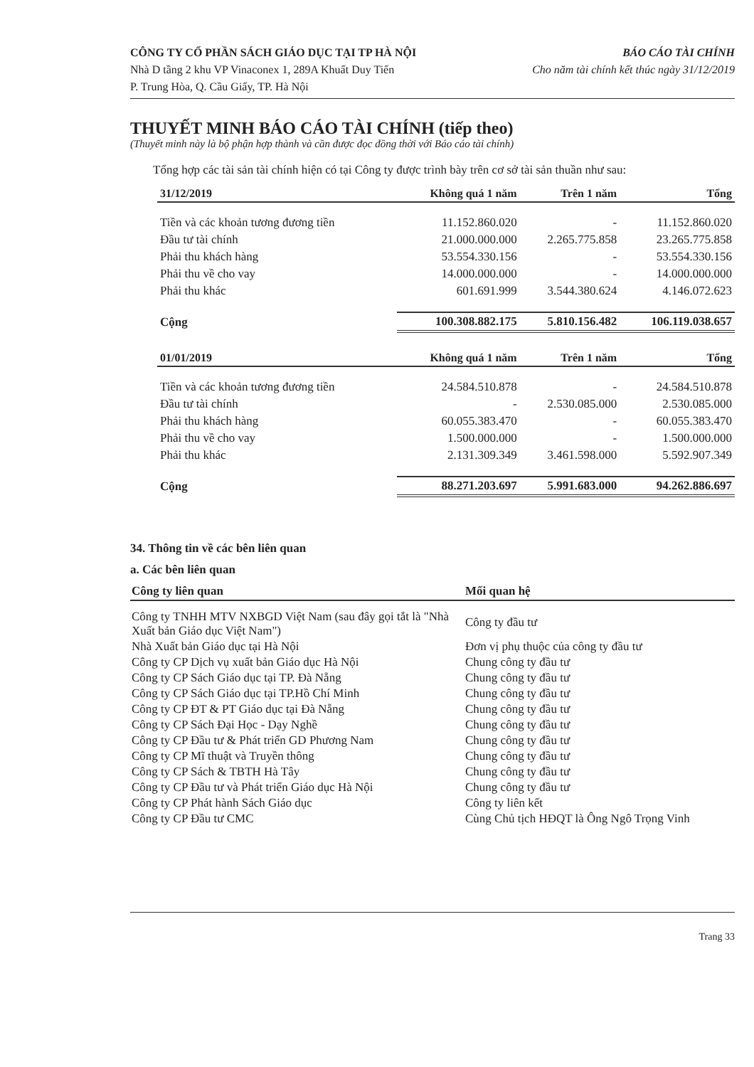CÔNG TY CỔ PHẦN SÁCH GIÁO DỤC TẠI TP HÀ NỘI
Nhà D tầng 2 khu VP Vinaconex 1, 289A Khuất Duy Tiến
P. Trung Hòa, Q. Cầu Giấy, TP. Hà Nội
BÁO CÁO TÀI CHÍNH
Cho năm tài chính kết thúc ngày 31/12/2019
THUYẾT MINH BÁO CÁO TÀI CHÍNH (tiếp theo)
(Thuyết minh này là bộ phận hợp thành và cần được đọc đồng thời với Báo cáo tài chính)
Tổng hợp các tài sản tài chính hiện có tại Công ty được trình bày trên cơ sở tài sản thuần như sau:
| 31/12/2019 | Không quá 1 năm | Trên 1 năm | Tổng |
| --- | --- | --- | --- |
| Tiền và các khoản tương đương tiền | 11.152.860.020 | - | 11.152.860.020 |
| Đầu tư tài chính | 21.000.000.000 | 2.265.775.858 | 23.265.775.858 |
| Phải thu khách hàng | 53.554.330.156 | - | 53.554.330.156 |
| Phải thu về cho vay | 14.000.000.000 | - | 14.000.000.000 |
| Phải thu khác | 601.691.999 | 3.544.380.624 | 4.146.072.623 |
| Cộng | 100.308.882.175 | 5.810.156.482 | 106.119.038.657 |
| 01/01/2019 | Không quá 1 năm | Trên 1 năm | Tổng |
| Tiền và các khoản tương đương tiền | 24.584.510.878 | - | 24.584.510.878 |
| Đầu tư tài chính | - | 2.530.085.000 | 2.530.085.000 |
| Phải thu khách hàng | 60.055.383.470 | - | 60.055.383.470 |
| Phải thu về cho vay | 1.500.000.000 | - | 1.500.000.000 |
| Phải thu khác | 2.131.309.349 | 3.461.598.000 | 5.592.907.349 |
| Cộng | 88.271.203.697 | 5.991.683.000 | 94.262.886.697 |
34. Thông tin về các bên liên quan
a. Các bên liên quan
| Công ty liên quan | Mối quan hệ |
| --- | --- |
| Công ty TNHH MTV NXBGD Việt Nam (sau đây gọi tắt là "Nhà Xuất bản Giáo dục Việt Nam") | Công ty đầu tư |
| Nhà Xuất bản Giáo dục tại Hà Nội | Đơn vị phụ thuộc của công ty đầu tư |
| Công ty CP Dịch vụ xuất bản Giáo dục Hà Nội | Chung công ty đầu tư |
| Công ty CP Sách Giáo dục tại TP. Đà Nẵng | Chung công ty đầu tư |
| Công ty CP Sách Giáo dục tại TP.Hồ Chí Minh | Chung công ty đầu tư |
| Công ty CP ĐT & PT Giáo dục tại Đà Nẵng | Chung công ty đầu tư |
| Công ty CP Sách Đại Học - Dạy Nghề | Chung công ty đầu tư |
| Công ty CP Đầu tư & Phát triển GD Phương Nam | Chung công ty đầu tư |
| Công ty CP Mĩ thuật và Truyền thông | Chung công ty đầu tư |
| Công ty CP Sách & TBTH Hà Tây | Chung công ty đầu tư |
| Công ty CP Đầu tư và Phát triển Giáo dục Hà Nội | Chung công ty đầu tư |
| Công ty CP Phát hành Sách Giáo dục | Công ty liên kết |
| Công ty CP Đầu tư CMC | Cùng Chủ tịch HĐQT là Ông Ngô Trọng Vinh |
Trang 33